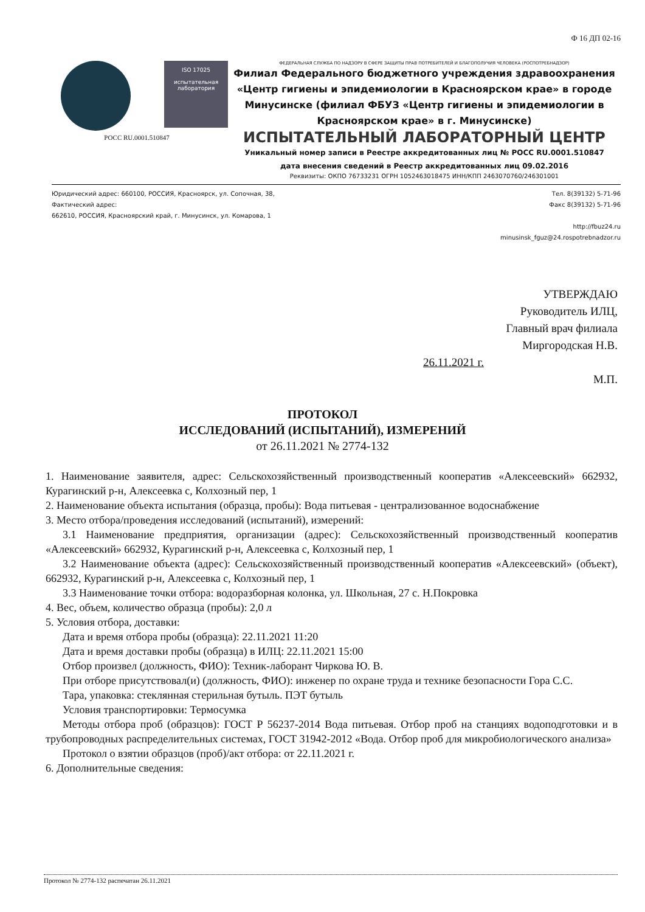Ф 16 ДП 02-16
ISO 17025
испытательная лаборатория
РОСС RU.0001.510847
ФЕДЕРАЛЬНАЯ СЛУЖБА ПО НАДЗОРУ В СФЕРЕ ЗАЩИТЫ ПРАВ ПОТРЕБИТЕЛЕЙ И БЛАГОПОЛУЧИЯ ЧЕЛОВЕКА (РОСПОТРЕБНАДЗОР)
Филиал Федерального бюджетного учреждения здравоохранения «Центр гигиены и эпидемиологии в Красноярском крае» в городе Минусинске (филиал ФБУЗ «Центр гигиены и эпидемиологии в Красноярском крае» в г. Минусинске)
ИСПЫТАТЕЛЬНЫЙ ЛАБОРАТОРНЫЙ ЦЕНТР
Уникальный номер записи в Реестре аккредитованных лиц № РОСС RU.0001.510847
дата внесения сведений в Реестр аккредитованных лиц 09.02.2016
Реквизиты: ОКПО 76733231 ОГРН 1052463018475 ИНН/КПП 2463070760/246301001
Юридический адрес: 660100, РОССИЯ, Красноярск, ул. Сопочная, 38,
Фактический адрес:
662610, РОССИЯ, Красноярский край, г. Минусинск, ул. Комарова, 1
Тел. 8(39132) 5-71-96
Факс 8(39132) 5-71-96
http://fbuz24.ru
minusinsk_fguz@24.rospotrebnadzor.ru
УТВЕРЖДАЮ
Руководитель ИЛЦ,
Главный врач филиала
Миргородская Н.В.
26.11.2021 г.
М.П.
ПРОТОКОЛ
ИССЛЕДОВАНИЙ (ИСПЫТАНИЙ), ИЗМЕРЕНИЙ
от 26.11.2021 № 2774-132
1. Наименование заявителя, адрес: Сельскохозяйственный производственный кооператив «Алексеевский» 662932, Курагинский р-н, Алексеевка с, Колхозный пер, 1
2. Наименование объекта испытания (образца, пробы): Вода питьевая - централизованное водоснабжение
3. Место отбора/проведения исследований (испытаний), измерений:
3.1 Наименование предприятия, организации (адрес): Сельскохозяйственный производственный кооператив «Алексеевский» 662932, Курагинский р-н, Алексеевка с, Колхозный пер, 1
3.2 Наименование объекта (адрес): Сельскохозяйственный производственный кооператив «Алексеевский» (объект), 662932, Курагинский р-н, Алексеевка с, Колхозный пер, 1
3.3 Наименование точки отбора: водоразборная колонка, ул. Школьная, 27 с. Н.Покровка
4. Вес, объем, количество образца (пробы): 2,0 л
5. Условия отбора, доставки:
Дата и время отбора пробы (образца): 22.11.2021 11:20
Дата и время доставки пробы (образца) в ИЛЦ: 22.11.2021 15:00
Отбор произвел (должность, ФИО): Техник-лаборант Чиркова Ю. В.
При отборе присутствовал(и) (должность, ФИО): инженер по охране труда и технике безопасности Гора С.С.
Тара, упаковка: стеклянная стерильная бутыль. ПЭТ бутыль
Условия транспортировки: Термосумка
Методы отбора проб (образцов): ГОСТ Р 56237-2014 Вода питьевая. Отбор проб на станциях водоподготовки и в трубопроводных распределительных системах, ГОСТ 31942-2012 «Вода. Отбор проб для микробиологического анализа»
Протокол о взятии образцов (проб)/акт отбора: от 22.11.2021 г.
6. Дополнительные сведения:
Протокол № 2774-132 распечатан 26.11.2021